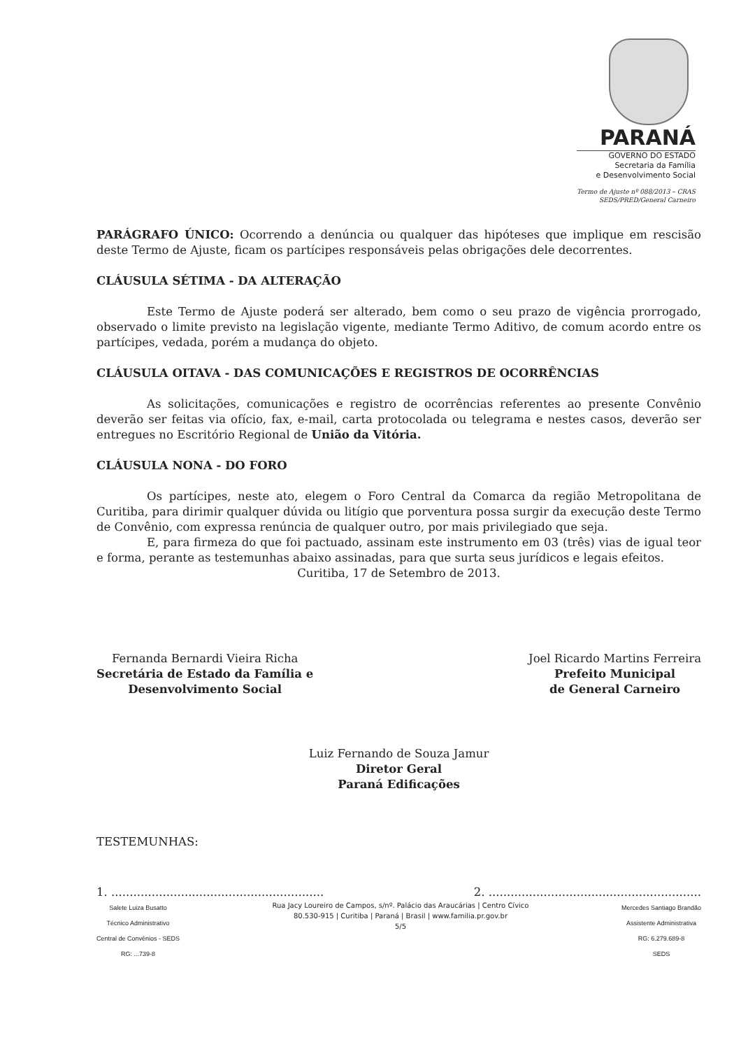PARANÁ
GOVERNO DO ESTADO
Secretaria da Família
e Desenvolvimento Social
Termo de Ajuste nº 088/2013 – CRAS
SEDS/PRED/General Carneiro
PARÁGRAFO ÚNICO: Ocorrendo a denúncia ou qualquer das hipóteses que implique em rescisão deste Termo de Ajuste, ficam os partícipes responsáveis pelas obrigações dele decorrentes.
CLÁUSULA SÉTIMA - DA ALTERAÇÃO
Este Termo de Ajuste poderá ser alterado, bem como o seu prazo de vigência prorrogado, observado o limite previsto na legislação vigente, mediante Termo Aditivo, de comum acordo entre os partícipes, vedada, porém a mudança do objeto.
CLÁUSULA OITAVA - DAS COMUNICAÇÕES E REGISTROS DE OCORRÊNCIAS
As solicitações, comunicações e registro de ocorrências referentes ao presente Convênio deverão ser feitas via ofício, fax, e-mail, carta protocolada ou telegrama e nestes casos, deverão ser entregues no Escritório Regional de União da Vitória.
CLÁUSULA NONA - DO FORO
Os partícipes, neste ato, elegem o Foro Central da Comarca da região Metropolitana de Curitiba, para dirimir qualquer dúvida ou litígio que porventura possa surgir da execução deste Termo de Convênio, com expressa renúncia de qualquer outro, por mais privilegiado que seja.
E, para firmeza do que foi pactuado, assinam este instrumento em 03 (três) vias de igual teor e forma, perante as testemunhas abaixo assinadas, para que surta seus jurídicos e legais efeitos.
Curitiba, 17 de Setembro de 2013.
Fernanda Bernardi Vieira Richa
Secretária de Estado da Família e
Desenvolvimento Social
Joel Ricardo Martins Ferreira
Prefeito Municipal
de General Carneiro
Luiz Fernando de Souza Jamur
Diretor Geral
Paraná Edificações
TESTEMUNHAS:
1. .......................................................... 2. ..........................................................
Salete Luiza Busatto
Técnico Administrativo
Central de Convênios - SEDS
RG: ...739-8
Rua Jacy Loureiro de Campos, s/nº. Palácio das Araucárias | Centro Cívico
80.530-915 | Curitiba | Paraná | Brasil | www.familia.pr.gov.br
5/5
Mercedes Santiago Brandão
Assistente Administrativa
RG: 6.279.689-8
SEDS